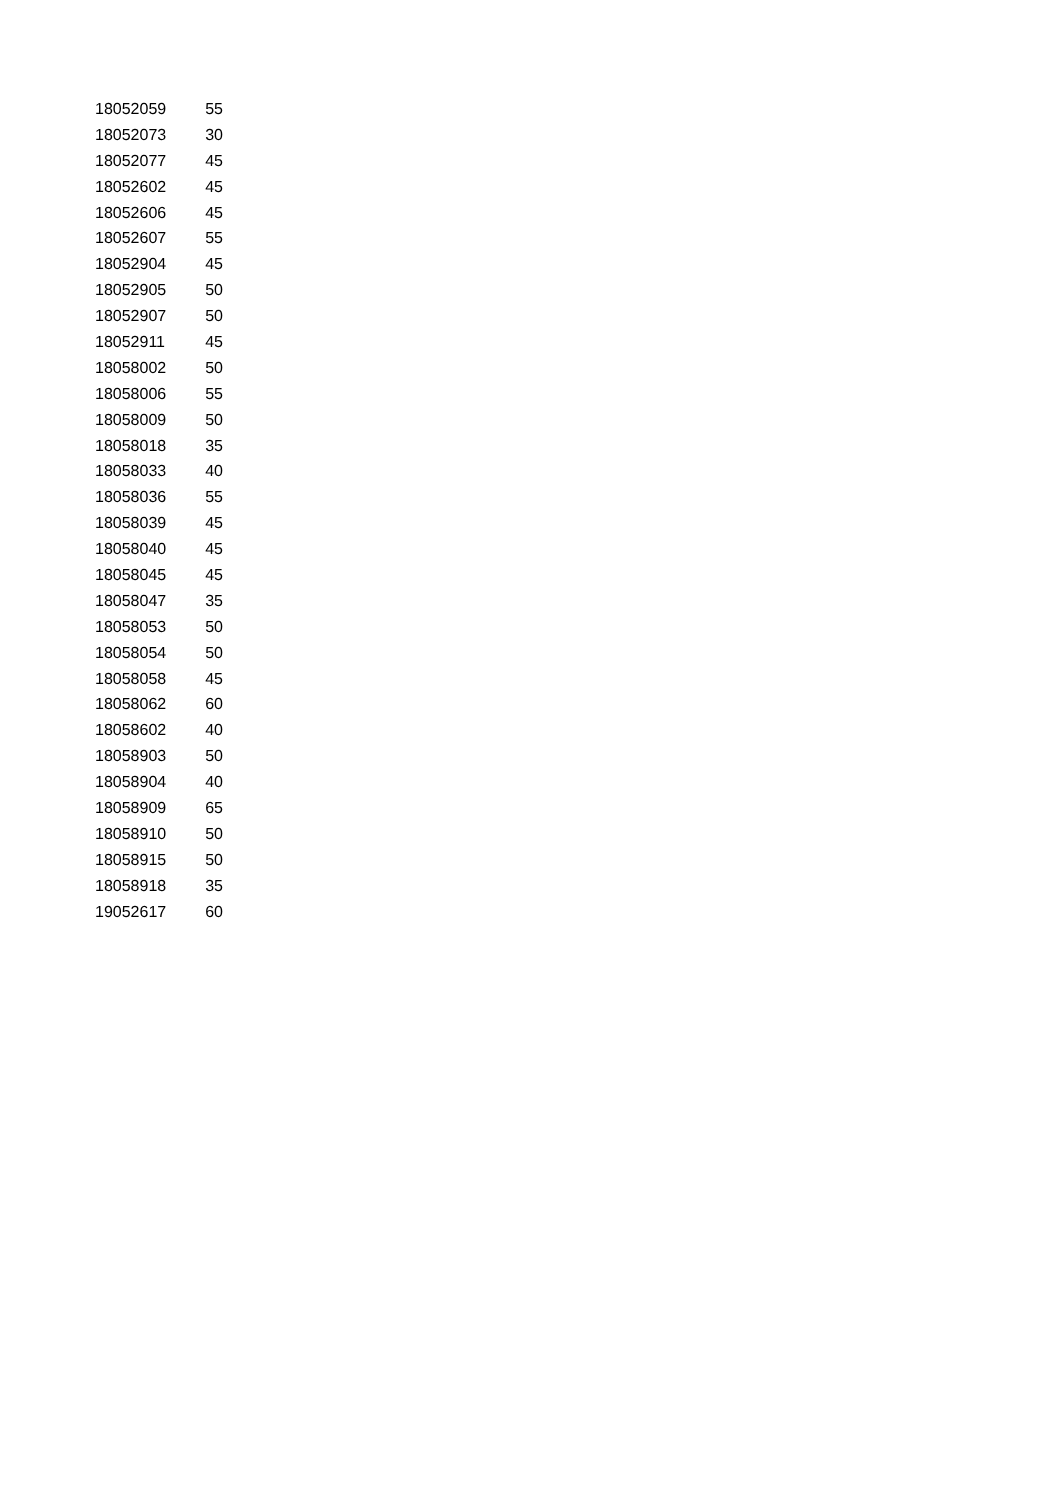| 18052059 | 55 |
| 18052073 | 30 |
| 18052077 | 45 |
| 18052602 | 45 |
| 18052606 | 45 |
| 18052607 | 55 |
| 18052904 | 45 |
| 18052905 | 50 |
| 18052907 | 50 |
| 18052911 | 45 |
| 18058002 | 50 |
| 18058006 | 55 |
| 18058009 | 50 |
| 18058018 | 35 |
| 18058033 | 40 |
| 18058036 | 55 |
| 18058039 | 45 |
| 18058040 | 45 |
| 18058045 | 45 |
| 18058047 | 35 |
| 18058053 | 50 |
| 18058054 | 50 |
| 18058058 | 45 |
| 18058062 | 60 |
| 18058602 | 40 |
| 18058903 | 50 |
| 18058904 | 40 |
| 18058909 | 65 |
| 18058910 | 50 |
| 18058915 | 50 |
| 18058918 | 35 |
| 19052617 | 60 |